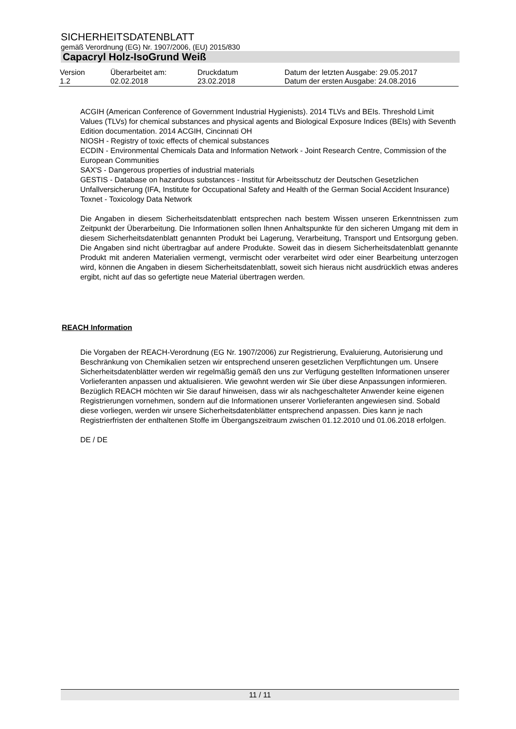SICHERHEITSDATENBLATT
gemäß Verordnung (EG) Nr. 1907/2006, (EU) 2015/830
Capacryl Holz-IsoGrund Weiß
| Version 1.2 | Überarbeitet am: 02.02.2018 | Druckdatum 23.02.2018 | Datum der letzten Ausgabe: 29.05.2017 Datum der ersten Ausgabe: 24.08.2016 |
ACGIH (American Conference of Government Industrial Hygienists). 2014 TLVs and BEIs. Threshold Limit Values (TLVs) for chemical substances and physical agents and Biological Exposure Indices (BEIs) with Seventh Edition documentation. 2014 ACGIH, Cincinnati OH
NIOSH - Registry of toxic effects of chemical substances
ECDIN - Environmental Chemicals Data and Information Network - Joint Research Centre, Commission of the European Communities
SAX'S - Dangerous properties of industrial materials
GESTIS - Database on hazardous substances - Institut für Arbeitsschutz der Deutschen Gesetzlichen Unfallversicherung (IFA, Institute for Occupational Safety and Health of the German Social Accident Insurance)
Toxnet - Toxicology Data Network
Die Angaben in diesem Sicherheitsdatenblatt entsprechen nach bestem Wissen unseren Erkenntnissen zum Zeitpunkt der Überarbeitung. Die Informationen sollen Ihnen Anhaltspunkte für den sicheren Umgang mit dem in diesem Sicherheitsdatenblatt genannten Produkt bei Lagerung, Verarbeitung, Transport und Entsorgung geben. Die Angaben sind nicht übertragbar auf andere Produkte. Soweit das in diesem Sicherheitsdatenblatt genannte Produkt mit anderen Materialien vermengt, vermischt oder verarbeitet wird oder einer Bearbeitung unterzogen wird, können die Angaben in diesem Sicherheitsdatenblatt, soweit sich hieraus nicht ausdrücklich etwas anderes ergibt, nicht auf das so gefertigte neue Material übertragen werden.
REACH Information
Die Vorgaben der REACH-Verordnung (EG Nr. 1907/2006) zur Registrierung, Evaluierung, Autorisierung und Beschränkung von Chemikalien setzen wir entsprechend unseren gesetzlichen Verpflichtungen um. Unsere Sicherheitsdatenblätter werden wir regelmäßig gemäß den uns zur Verfügung gestellten Informationen unserer Vorlieferanten anpassen und aktualisieren. Wie gewohnt werden wir Sie über diese Anpassungen informieren.
Bezüglich REACH möchten wir Sie darauf hinweisen, dass wir als nachgeschalteter Anwender keine eigenen Registrierungen vornehmen, sondern auf die Informationen unserer Vorlieferanten angewiesen sind. Sobald diese vorliegen, werden wir unsere Sicherheitsdatenblätter entsprechend anpassen. Dies kann je nach Registrierfristen der enthaltenen Stoffe im Übergangszeitraum zwischen 01.12.2010 und 01.06.2018 erfolgen.
DE / DE
11 / 11